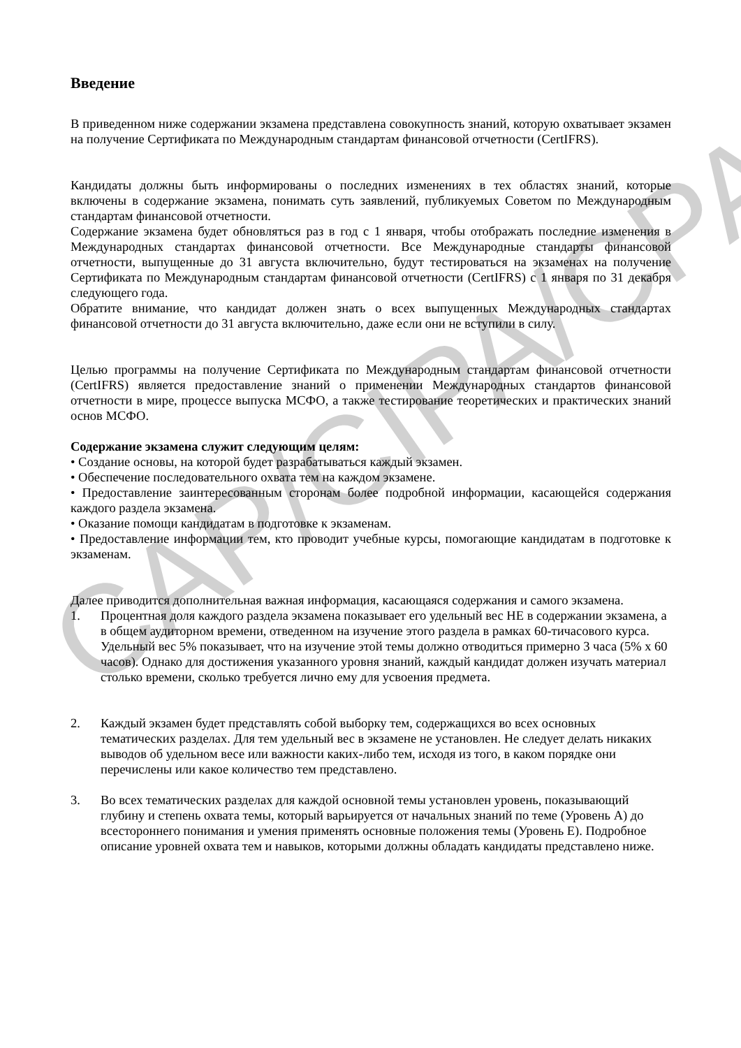Введение
В приведенном ниже содержании экзамена представлена совокупность знаний, которую охватывает экзамен на получение Сертификата по Международным стандартам финансовой отчетности (CertIFRS).
Кандидаты должны быть информированы о последних изменениях в тех областях знаний, которые включены в содержание экзамена, понимать суть заявлений, публикуемых Советом по Международным стандартам финансовой отчетности.
Содержание экзамена будет обновляться раз в год с 1 января, чтобы отображать последние изменения в Международных стандартах финансовой отчетности. Все Международные стандарты финансовой отчетности, выпущенные до 31 августа включительно, будут тестироваться на экзаменах на получение Сертификата по Международным стандартам финансовой отчетности (CertIFRS) с 1 января по 31 декабря следующего года.
Обратите внимание, что кандидат должен знать о всех выпущенных Международных стандартах финансовой отчетности до 31 августа включительно, даже если они не вступили в силу.
Целью программы на получение Сертификата по Международным стандартам финансовой отчетности (CertIFRS) является предоставление знаний о применении Международных стандартов финансовой отчетности в мире, процессе выпуска МСФО, а также тестирование теоретических и практических знаний основ МСФО.
Содержание экзамена служит следующим целям:
• Создание основы, на которой будет разрабатываться каждый экзамен.
• Обеспечение последовательного охвата тем на каждом экзамене.
• Предоставление заинтересованным сторонам более подробной информации, касающейся содержания каждого раздела экзамена.
• Оказание помощи кандидатам в подготовке к экзаменам.
• Предоставление информации тем, кто проводит учебные курсы, помогающие кандидатам в подготовке к экзаменам.
Далее приводится дополнительная важная информация, касающаяся содержания и самого экзамена.
1. Процентная доля каждого раздела экзамена показывает его удельный вес НЕ в содержании экзамена, а в общем аудиторном времени, отведенном на изучение этого раздела в рамках 60-тичасового курса. Удельный вес 5% показывает, что на изучение этой темы должно отводиться примерно 3 часа (5% x 60 часов). Однако для достижения указанного уровня знаний, каждый кандидат должен изучать материал столько времени, сколько требуется лично ему для усвоения предмета.
2. Каждый экзамен будет представлять собой выборку тем, содержащихся во всех основных тематических разделах. Для тем удельный вес в экзамене не установлен. Не следует делать никаких выводов об удельном весе или важности каких-либо тем, исходя из того, в каком порядке они перечислены или какое количество тем представлено.
3. Во всех тематических разделах для каждой основной темы установлен уровень, показывающий глубину и степень охвата темы, который варьируется от начальных знаний по теме (Уровень А) до всестороннего понимания и умения применять основные положения темы (Уровень Е). Подробное описание уровней охвата тем и навыков, которыми должны обладать кандидаты представлено ниже.
CAP/CIPA/CPA